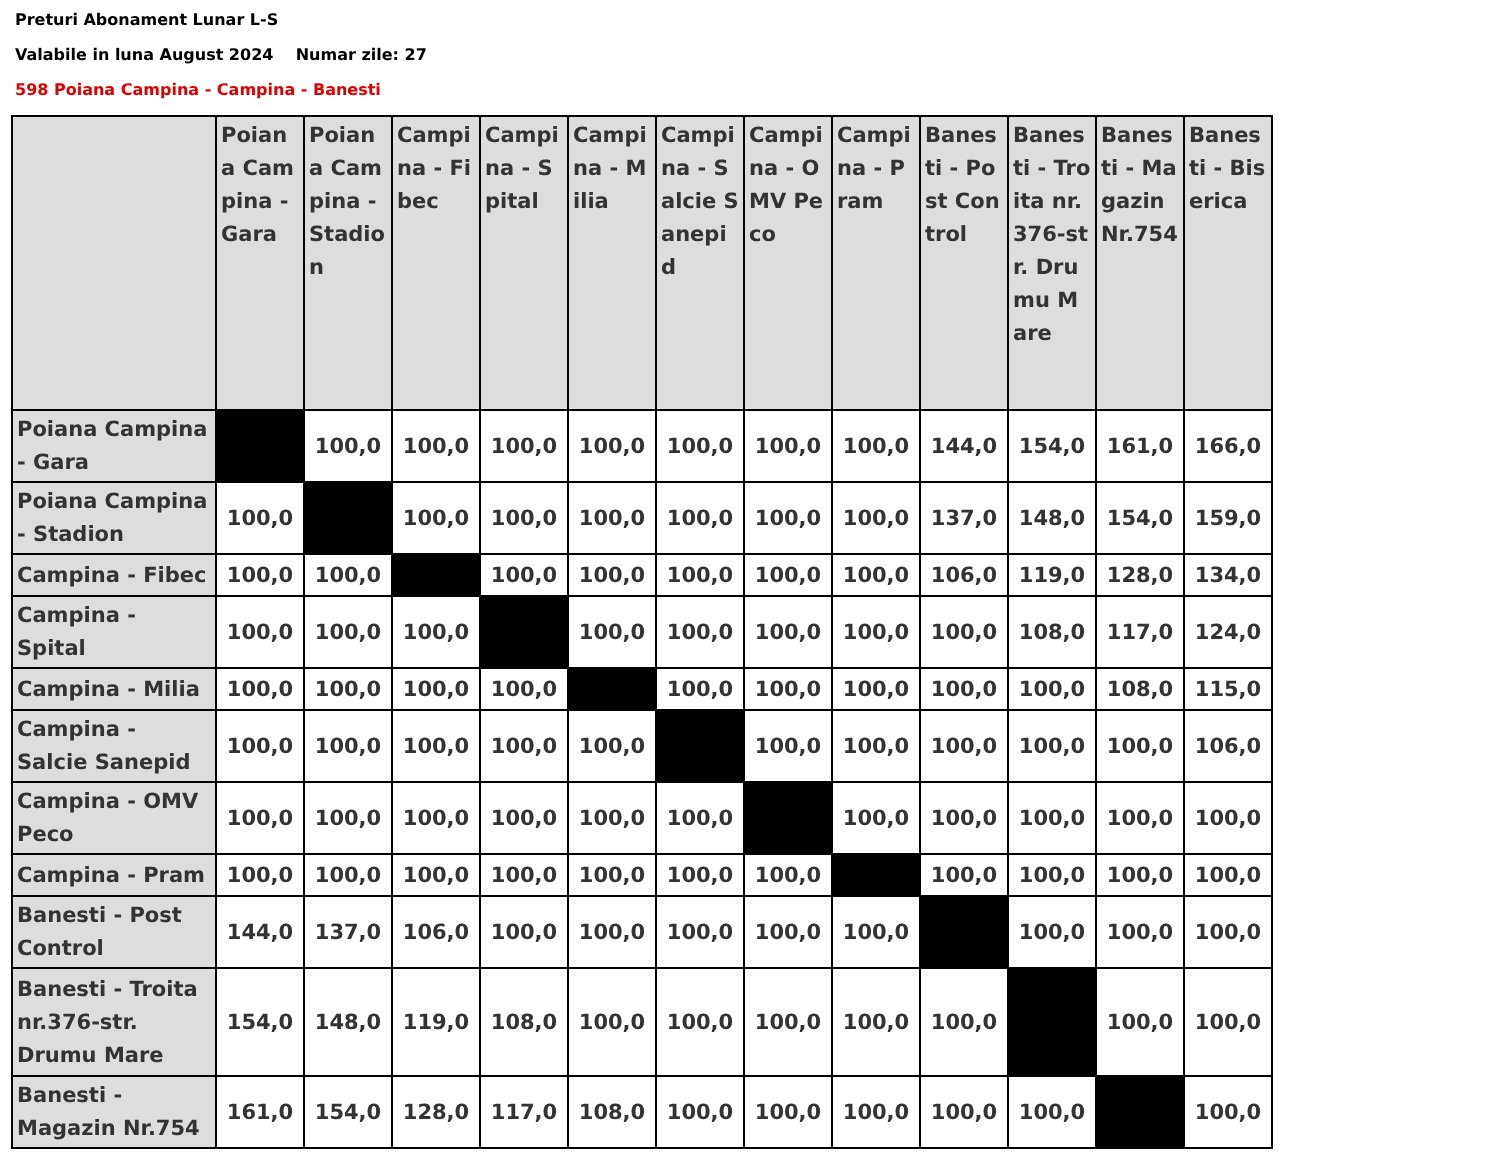Preturi Abonament Lunar L-S
Valabile in luna August 2024 Numar zile: 27
598 Poiana Campina - Campina - Banesti
| | Poiana Campina - Gara | Poiana Campina - Stadion | Campina - Fibec | Campina - Spital | Campina - Milia | Campina - Salcie Sanepid | Campina - OMV Peco | Campina - Pram | Banesti - Post Control | Banesti - Troita nr.376-str. Drumu Mare | Banesti - Magazin Nr.754 | Banesti - Biserica |
| --- | --- | --- | --- | --- | --- | --- | --- | --- | --- | --- | --- | --- |
| Poiana Campina - Gara | | 100,0 | 100,0 | 100,0 | 100,0 | 100,0 | 100,0 | 100,0 | 144,0 | 154,0 | 161,0 | 166,0 |
| Poiana Campina - Stadion | 100,0 | | 100,0 | 100,0 | 100,0 | 100,0 | 100,0 | 100,0 | 137,0 | 148,0 | 154,0 | 159,0 |
| Campina - Fibec | 100,0 | 100,0 | | 100,0 | 100,0 | 100,0 | 100,0 | 100,0 | 106,0 | 119,0 | 128,0 | 134,0 |
| Campina - Spital | 100,0 | 100,0 | 100,0 | | 100,0 | 100,0 | 100,0 | 100,0 | 100,0 | 108,0 | 117,0 | 124,0 |
| Campina - Milia | 100,0 | 100,0 | 100,0 | 100,0 | | 100,0 | 100,0 | 100,0 | 100,0 | 100,0 | 108,0 | 115,0 |
| Campina - Salcie Sanepid | 100,0 | 100,0 | 100,0 | 100,0 | 100,0 | | 100,0 | 100,0 | 100,0 | 100,0 | 100,0 | 106,0 |
| Campina - OMV Peco | 100,0 | 100,0 | 100,0 | 100,0 | 100,0 | 100,0 | | 100,0 | 100,0 | 100,0 | 100,0 | 100,0 |
| Campina - Pram | 100,0 | 100,0 | 100,0 | 100,0 | 100,0 | 100,0 | 100,0 | | 100,0 | 100,0 | 100,0 | 100,0 |
| Banesti - Post Control | 144,0 | 137,0 | 106,0 | 100,0 | 100,0 | 100,0 | 100,0 | 100,0 | | 100,0 | 100,0 | 100,0 |
| Banesti - Troita nr.376-str. Drumu Mare | 154,0 | 148,0 | 119,0 | 108,0 | 100,0 | 100,0 | 100,0 | 100,0 | 100,0 | | 100,0 | 100,0 |
| Banesti - Magazin Nr.754 | 161,0 | 154,0 | 128,0 | 117,0 | 108,0 | 100,0 | 100,0 | 100,0 | 100,0 | 100,0 | | 100,0 |